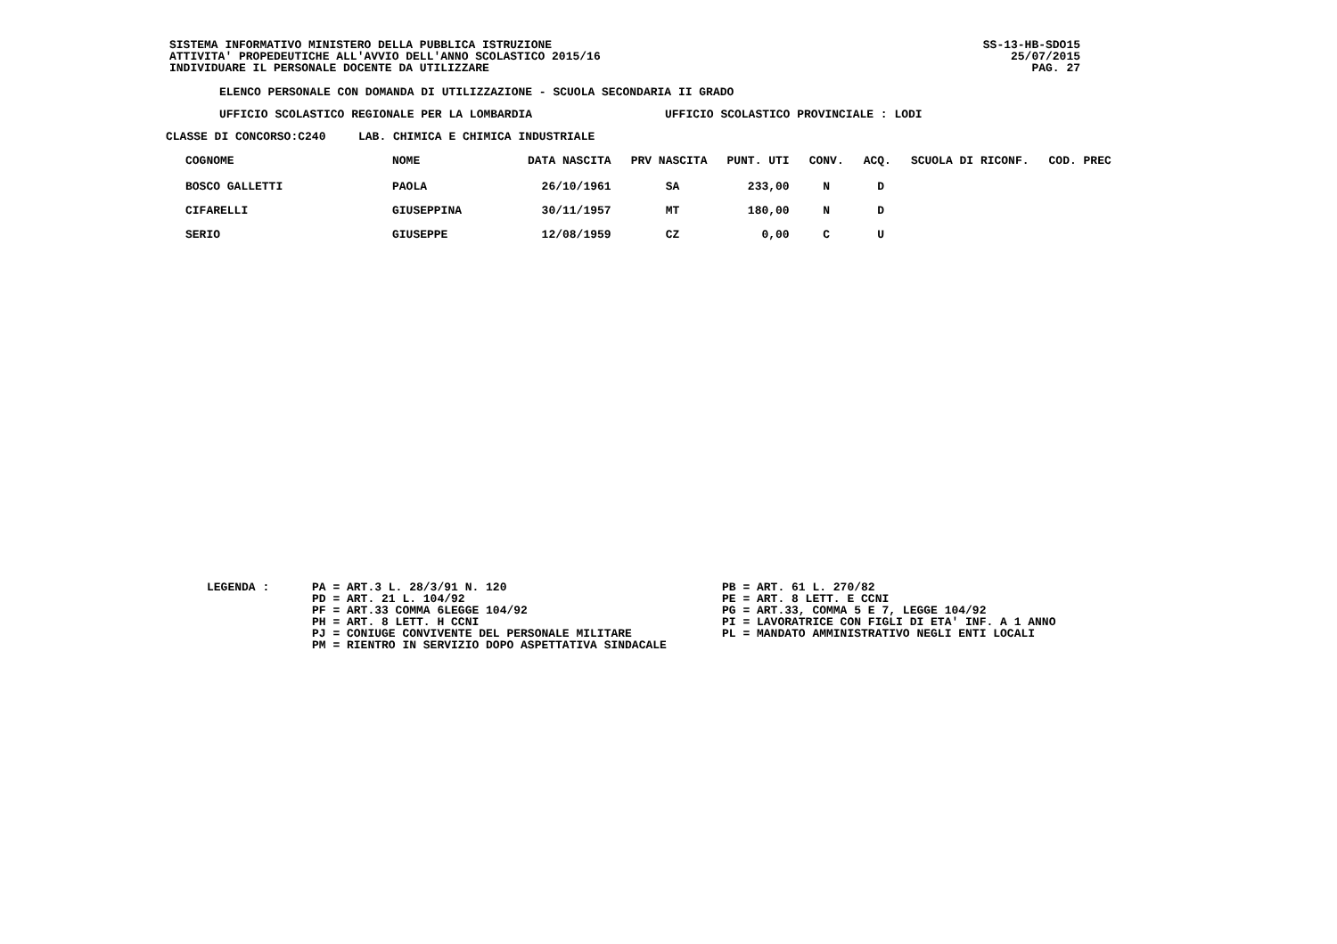SISTEMA INFORMATIVO MINISTERO DELLA PUBBLICA ISTRUZIONE
ATTIVITA' PROPEDEUTICHE ALL'AVVIO DELL'ANNO SCOLASTICO 2015/16
INDIVIDUARE IL PERSONALE DOCENTE DA UTILIZZARE
SS-13-HB-SDO15
25/07/2015
PAG. 27
ELENCO PERSONALE CON DOMANDA DI UTILIZZAZIONE - SCUOLA SECONDARIA II GRADO
UFFICIO SCOLASTICO REGIONALE PER LA LOMBARDIA
UFFICIO SCOLASTICO PROVINCIALE : LODI
CLASSE DI CONCORSO:C240
LAB. CHIMICA E CHIMICA INDUSTRIALE
| COGNOME | NOME | DATA NASCITA | PRV NASCITA | PUNT. UTI | CONV. | ACQ. | SCUOLA DI RICONF. | COD. PREC |
| --- | --- | --- | --- | --- | --- | --- | --- | --- |
| BOSCO GALLETTI | PAOLA | 26/10/1961 | SA | 233,00 | N | D | | |
| CIFARELLI | GIUSEPPINA | 30/11/1957 | MT | 180,00 | N | D | | |
| SERIO | GIUSEPPE | 12/08/1959 | CZ | 0,00 | C | U | | |
LEGENDA :
PA = ART.3 L. 28/3/91 N. 120
PD = ART. 21 L. 104/92
PF = ART.33 COMMA 6LEGGE 104/92
PH = ART. 8 LETT. H CCNI
PJ = CONIUGE CONVIVENTE DEL PERSONALE MILITARE
PM = RIENTRO IN SERVIZIO DOPO ASPETTATIVA SINDACALE
PB = ART. 61 L. 270/82
PE = ART. 8 LETT. E CCNI
PG = ART.33, COMMA 5 E 7, LEGGE 104/92
PI = LAVORATRICE CON FIGLI DI ETA' INF. A 1 ANNO
PL = MANDATO AMMINISTRATIVO NEGLI ENTI LOCALI